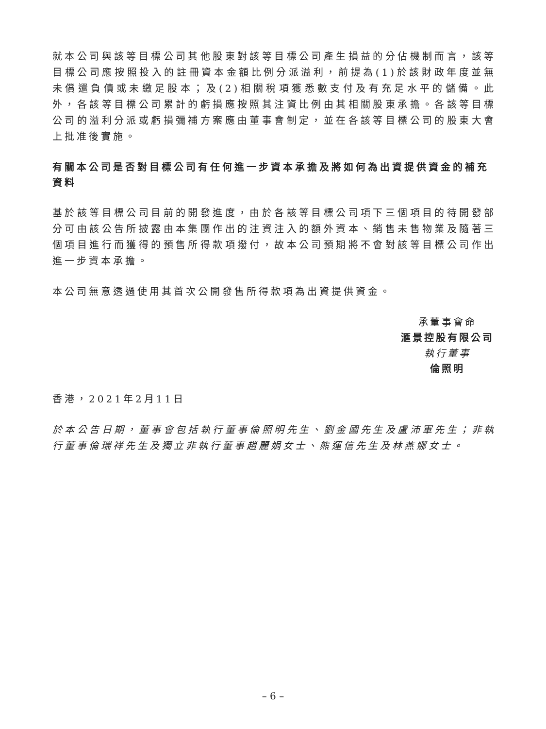就本公司與該等目標公司其他股東對該等目標公司產生損益的分佔機制而言，該等目標公司應按照投入的註冊資本金額比例分派溢利，前提為(1)於該財政年度並無未償還負債或未繳足股本；及(2)相關稅項獲悉數支付及有充足水平的儲備。此外，各該等目標公司累計的虧損應按照其注資比例由其相關股東承擔。各該等目標公司的溢利分派或虧損彌補方案應由董事會制定，並在各該等目標公司的股東大會上批准後實施。
有關本公司是否對目標公司有任何進一步資本承擔及將如何為出資提供資金的補充資料
基於該等目標公司目前的開發進度，由於各該等目標公司項下三個項目的待開發部分可由該公告所披露由本集團作出的注資注入的額外資本、銷售未售物業及隨著三個項目進行而獲得的預售所得款項撥付，故本公司預期將不會對該等目標公司作出進一步資本承擔。
本公司無意透過使用其首次公開發售所得款項為出資提供資金。
承董事會命
滙景控股有限公司
執行董事
倫照明
香港，2021年2月11日
於本公告日期，董事會包括執行董事倫照明先生、劉金國先生及盧沛軍先生；非執行董事倫瑞祥先生及獨立非執行董事趙麗娟女士、熊運信先生及林燕娜女士。
– 6 –